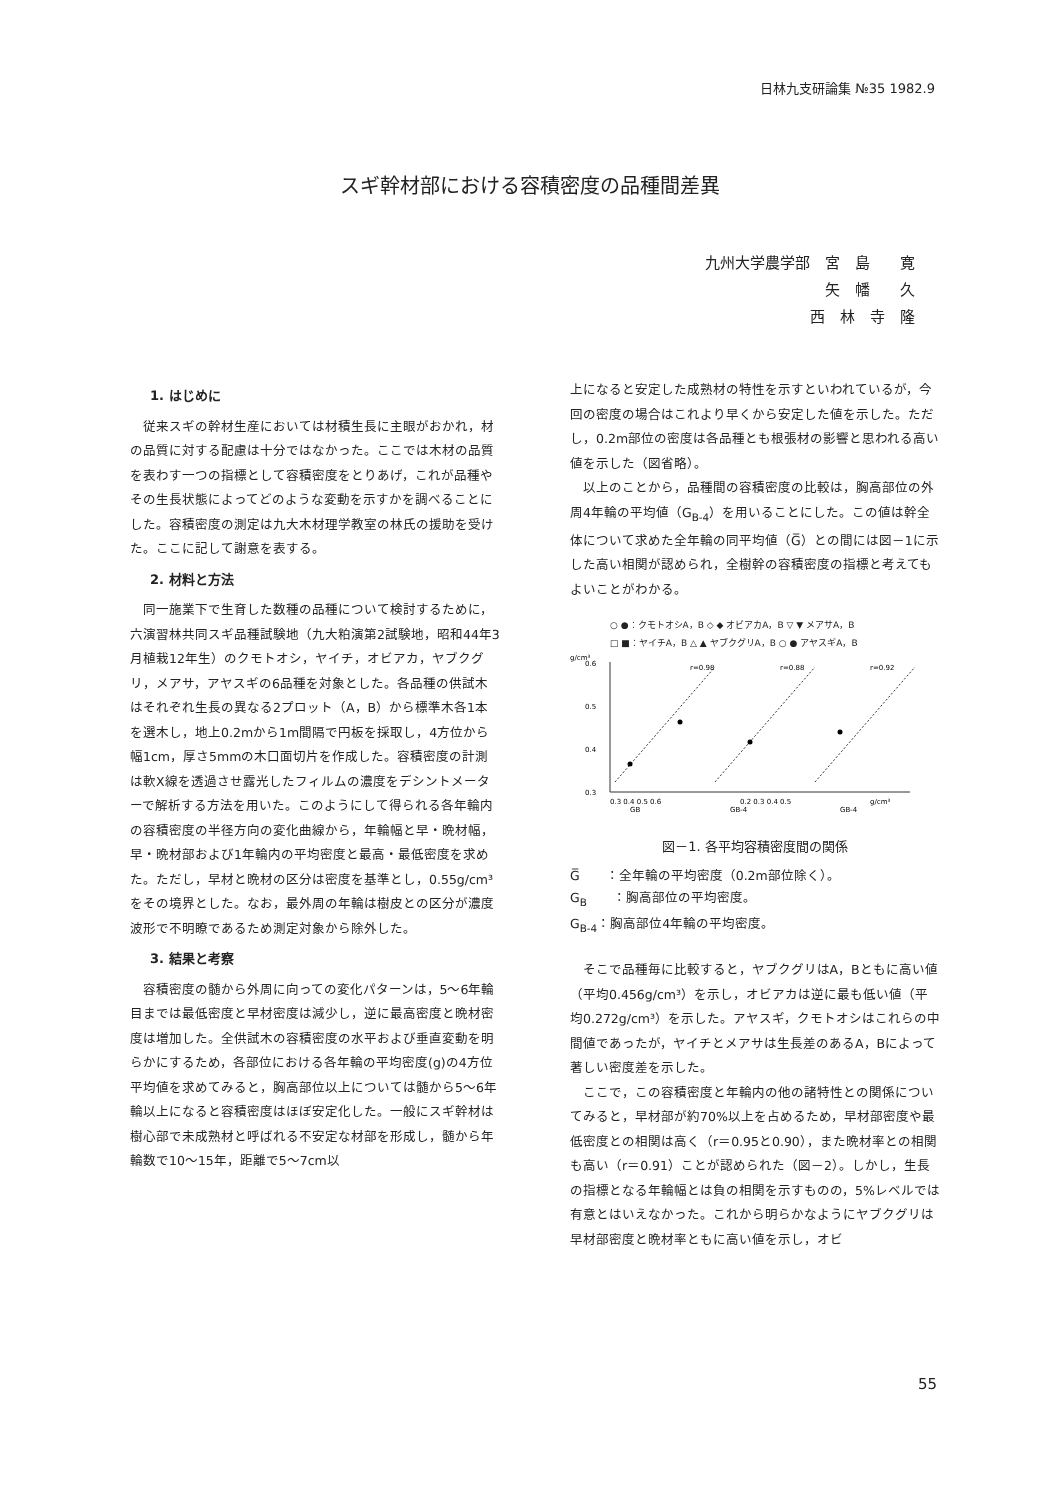日林九支研論集 №35 1982.9
スギ幹材部における容積密度の品種間差異
九州大学農学部　宮　島　　寛
矢　幡　　久
西　林　寺　隆
1. はじめに
従来スギの幹材生産においては材積生長に主眼がおかれ，材の品質に対する配慮は十分ではなかった。ここでは木材の品質を表わす一つの指標として容積密度をとりあげ，これが品種やその生長状態によってどのような変動を示すかを調べることにした。容積密度の測定は九大木材理学教室の林氏の援助を受けた。ここに記して謝意を表する。
2. 材料と方法
同一施業下で生育した数種の品種について検討するために，六演習林共同スギ品種試験地（九大粕演第2試験地，昭和44年3月植栽12年生）のクモトオシ，ヤイチ，オビアカ，ヤブクグリ，メアサ，アヤスギの6品種を対象とした。各品種の供試木はそれぞれ生長の異なる2プロット（A，B）から標準木各1本を選木し，地上0.2mから1m間隔で円板を採取し，4方位から幅1cm，厚さ5mmの木口面切片を作成した。容積密度の計測は軟X線を透過させ露光したフィルムの濃度をデシントメーターで解析する方法を用いた。このようにして得られる各年輪内の容積密度の半径方向の変化曲線から，年輪幅と早・晩材幅，早・晩材部および1年輪内の平均密度と最高・最低密度を求めた。ただし，早材と晩材の区分は密度を基準とし，0.55g/cm³をその境界とした。なお，最外周の年輪は樹皮との区分が濃度波形で不明瞭であるため測定対象から除外した。
3. 結果と考察
容積密度の髄から外周に向っての変化パターンは，5～6年輪目までは最低密度と早材密度は減少し，逆に最高密度と晩材密度は増加した。全供試木の容積密度の水平および垂直変動を明らかにするため，各部位における各年輪の平均密度(g)の4方位平均値を求めてみると，胸高部位以上については髄から5～6年輪以上になると容積密度はほぼ安定化した。一般にスギ幹材は樹心部で未成熟材と呼ばれる不安定な材部を形成し，髄から年輪数で10～15年，距離で5～7cm以
上になると安定した成熟材の特性を示すといわれているが，今回の密度の場合はこれより早くから安定した値を示した。ただし，0.2m部位の密度は各品種とも根張材の影響と思われる高い値を示した（図省略）。
以上のことから，品種間の容積密度の比較は，胸高部位の外周4年輪の平均値（G<sub>B-4</sub>）を用いることにした。この値は幹全体について求めた全年輪の同平均値（G̅）との間には図－1に示した高い相関が認められ，全樹幹の容積密度の指標と考えてもよいことがわかる。
○ ●：クモトオシA，B ◇ ◆ オビアカA，B ▽ ▼ メアサA，B
□ ■：ヤイチA，B △ ▲ ヤブクグリA，B ○ ● アヤスギA，B
g/cm³
0.6
0.5
0.4
0.3
r=0.98
r=0.88
r=0.92
0.3 0.4 0.5 0.6
0.2 0.3 0.4 0.5
g/cm³
GB
GB-4
GB-4
図－1. 各平均容積密度間の関係
G̅　　：全年輪の平均密度（0.2m部位除く）。
G<sub>B</sub>　　：胸高部位の平均密度。
G<sub>B-4</sub>：胸高部位4年輪の平均密度。
そこで品種毎に比較すると，ヤブクグリはA，Bともに高い値（平均0.456g/cm³）を示し，オビアカは逆に最も低い値（平均0.272g/cm³）を示した。アヤスギ，クモトオシはこれらの中間値であったが，ヤイチとメアサは生長差のあるA，Bによって著しい密度差を示した。
ここで，この容積密度と年輪内の他の諸特性との関係についてみると，早材部が約70%以上を占めるため，早材部密度や最低密度との相関は高く（r＝0.95と0.90），また晩材率との相関も高い（r＝0.91）ことが認められた（図－2）。しかし，生長の指標となる年輪幅とは負の相関を示すものの，5%レベルでは有意とはいえなかった。これから明らかなようにヤブクグリは早材部密度と晩材率ともに高い値を示し，オビ
55